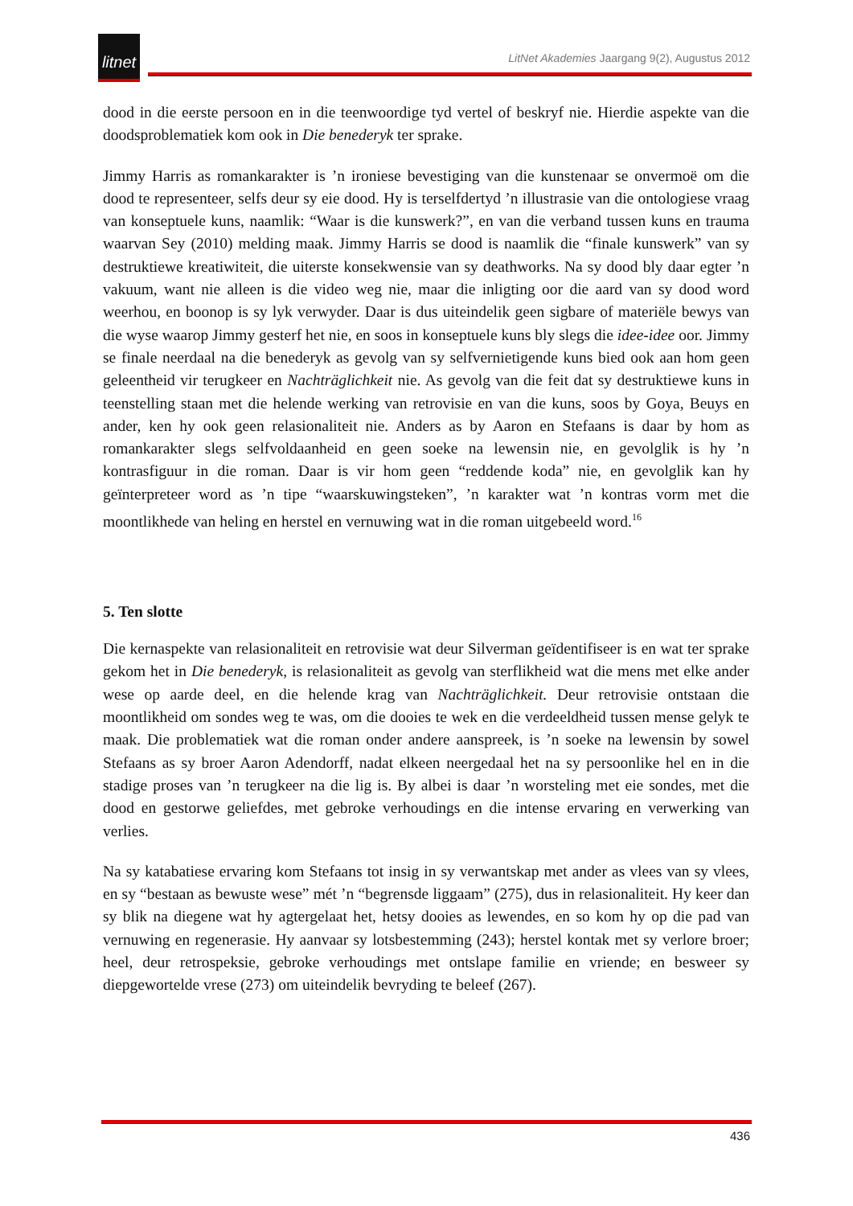litnet
LitNet Akademies Jaargang 9(2), Augustus 2012
dood in die eerste persoon en in die teenwoordige tyd vertel of beskryf nie. Hierdie aspekte van die doodsproblematiek kom ook in Die benederyk ter sprake.
Jimmy Harris as romankarakter is ’n ironiese bevestiging van die kunstenaar se onvermoë om die dood te representeer, selfs deur sy eie dood. Hy is terselfdertyd ’n illustrasie van die ontologiese vraag van konseptuele kuns, naamlik: “Waar is die kunswerk?”, en van die verband tussen kuns en trauma waarvan Sey (2010) melding maak. Jimmy Harris se dood is naamlik die “finale kunswerk” van sy destruktiewe kreatiwiteit, die uiterste konsekwensie van sy deathworks. Na sy dood bly daar egter ’n vakuum, want nie alleen is die video weg nie, maar die inligting oor die aard van sy dood word weerhou, en boonop is sy lyk verwyder. Daar is dus uiteindelik geen sigbare of materiële bewys van die wyse waarop Jimmy gesterf het nie, en soos in konseptuele kuns bly slegs die idee-idee oor. Jimmy se finale neerdaal na die benederyk as gevolg van sy selfvernietigende kuns bied ook aan hom geen geleentheid vir terugkeer en Nachträglichkeit nie. As gevolg van die feit dat sy destruktiewe kuns in teenstelling staan met die helende werking van retrovisie en van die kuns, soos by Goya, Beuys en ander, ken hy ook geen relasionaliteit nie. Anders as by Aaron en Stefaans is daar by hom as romankarakter slegs selfvoldaanheid en geen soeke na lewensin nie, en gevolglik is hy ’n kontrasfiguur in die roman. Daar is vir hom geen “reddende koda” nie, en gevolglik kan hy geïnterpreteer word as ’n tipe “waarskuwingsteken”, ’n karakter wat ’n kontras vorm met die moontlikhede van heling en herstel en vernuwing wat in die roman uitgebeeld word.<sup>16</sup>
5. Ten slotte
Die kernaspekte van relasionaliteit en retrovisie wat deur Silverman geïdentifiseer is en wat ter sprake gekom het in Die benederyk, is relasionaliteit as gevolg van sterflikheid wat die mens met elke ander wese op aarde deel, en die helende krag van Nachträglichkeit. Deur retrovisie ontstaan die moontlikheid om sondes weg te was, om die dooies te wek en die verdeeldheid tussen mense gelyk te maak. Die problematiek wat die roman onder andere aanspreek, is ’n soeke na lewensin by sowel Stefaans as sy broer Aaron Adendorff, nadat elkeen neergedaal het na sy persoonlike hel en in die stadige proses van ’n terugkeer na die lig is. By albei is daar ’n worsteling met eie sondes, met die dood en gestorwe geliefdes, met gebroke verhoudings en die intense ervaring en verwerking van verlies.
Na sy katabatiese ervaring kom Stefaans tot insig in sy verwantskap met ander as vlees van sy vlees, en sy “bestaan as bewuste wese” mét ’n “begrensde liggaam” (275), dus in relasionaliteit. Hy keer dan sy blik na diegene wat hy agtergelaat het, hetsy dooies as lewendes, en so kom hy op die pad van vernuwing en regenerasie. Hy aanvaar sy lotsbestemming (243); herstel kontak met sy verlore broer; heel, deur retrospeksie, gebroke verhoudings met ontslape familie en vriende; en besweer sy diepgewortelde vrese (273) om uiteindelik bevryding te beleef (267).
436